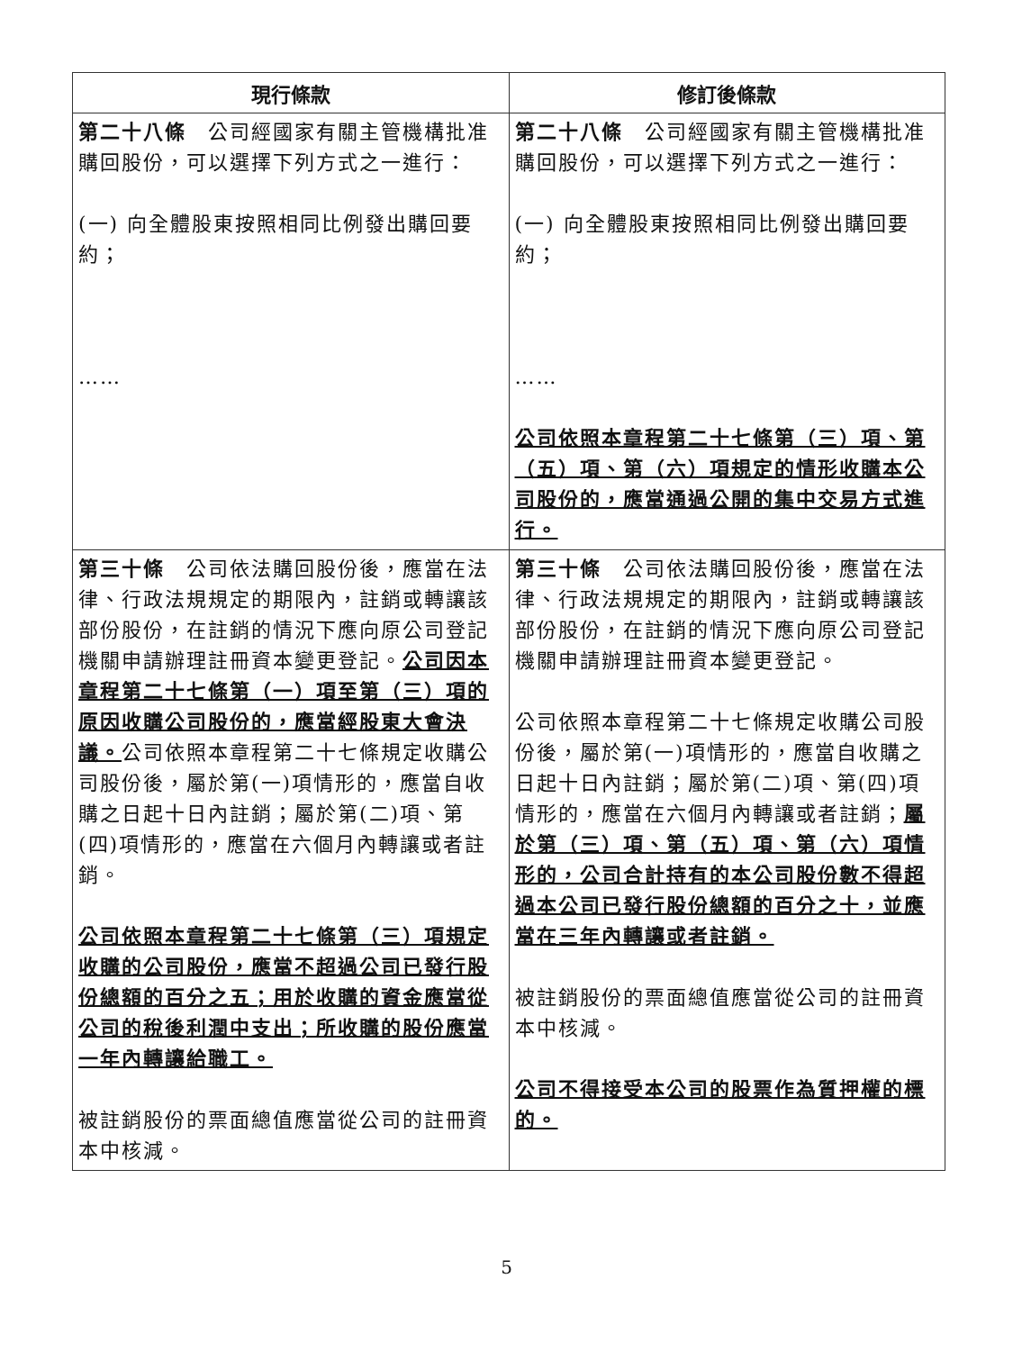| 現行條款 | 修訂後條款 |
| --- | --- |
| 第二十八條 公司經國家有關主管機構批准購回股份，可以選擇下列方式之一進行： (一) 向全體股東按照相同比例發出購回要約； …… | 第二十八條 公司經國家有關主管機構批准購回股份，可以選擇下列方式之一進行： (一) 向全體股東按照相同比例發出購回要約； …… 公司依照本章程第二十七條第（三）項、第（五）項、第（六）項規定的情形收購本公司股份的，應當通過公開的集中交易方式進行。 |
| 第三十條 公司依法購回股份後，應當在法律、行政法規規定的期限內，註銷或轉讓該部份股份，在註銷的情況下應向原公司登記機關申請辦理註冊資本變更登記。 公司因本章程第二十七條第（一）項至第（三）項的原因收購公司股份的，應當經股東大會決議。 公司依照本章程第二十七條規定收購公司股份後，屬於第(一)項情形的，應當自收購之日起十日內註銷；屬於第(二)項、第(四)項情形的，應當在六個月內轉讓或者註銷。 公司依照本章程第二十七條第（三）項規定收購的公司股份，應當不超過公司已發行股份總額的百分之五；用於收購的資金應當從公司的稅後利潤中支出；所收購的股份應當一年內轉讓給職工。 被註銷股份的票面總值應當從公司的註冊資本中核減。 | 第三十條 公司依法購回股份後，應當在法律、行政法規規定的期限內，註銷或轉讓該部份股份，在註銷的情況下應向原公司登記機關申請辦理註冊資本變更登記。 公司依照本章程第二十七條規定收購公司股份後，屬於第(一)項情形的，應當自收購之日起十日內註銷；屬於第(二)項、第(四)項情形的，應當在六個月內轉讓或者註銷； 屬於第（三）項、第（五）項、第（六）項情形的，公司合計持有的本公司股份數不得超過本公司已發行股份總額的百分之十，並應當在三年內轉讓或者註銷。 被註銷股份的票面總值應當從公司的註冊資本中核減。 公司不得接受本公司的股票作為質押權的標的。 |
5